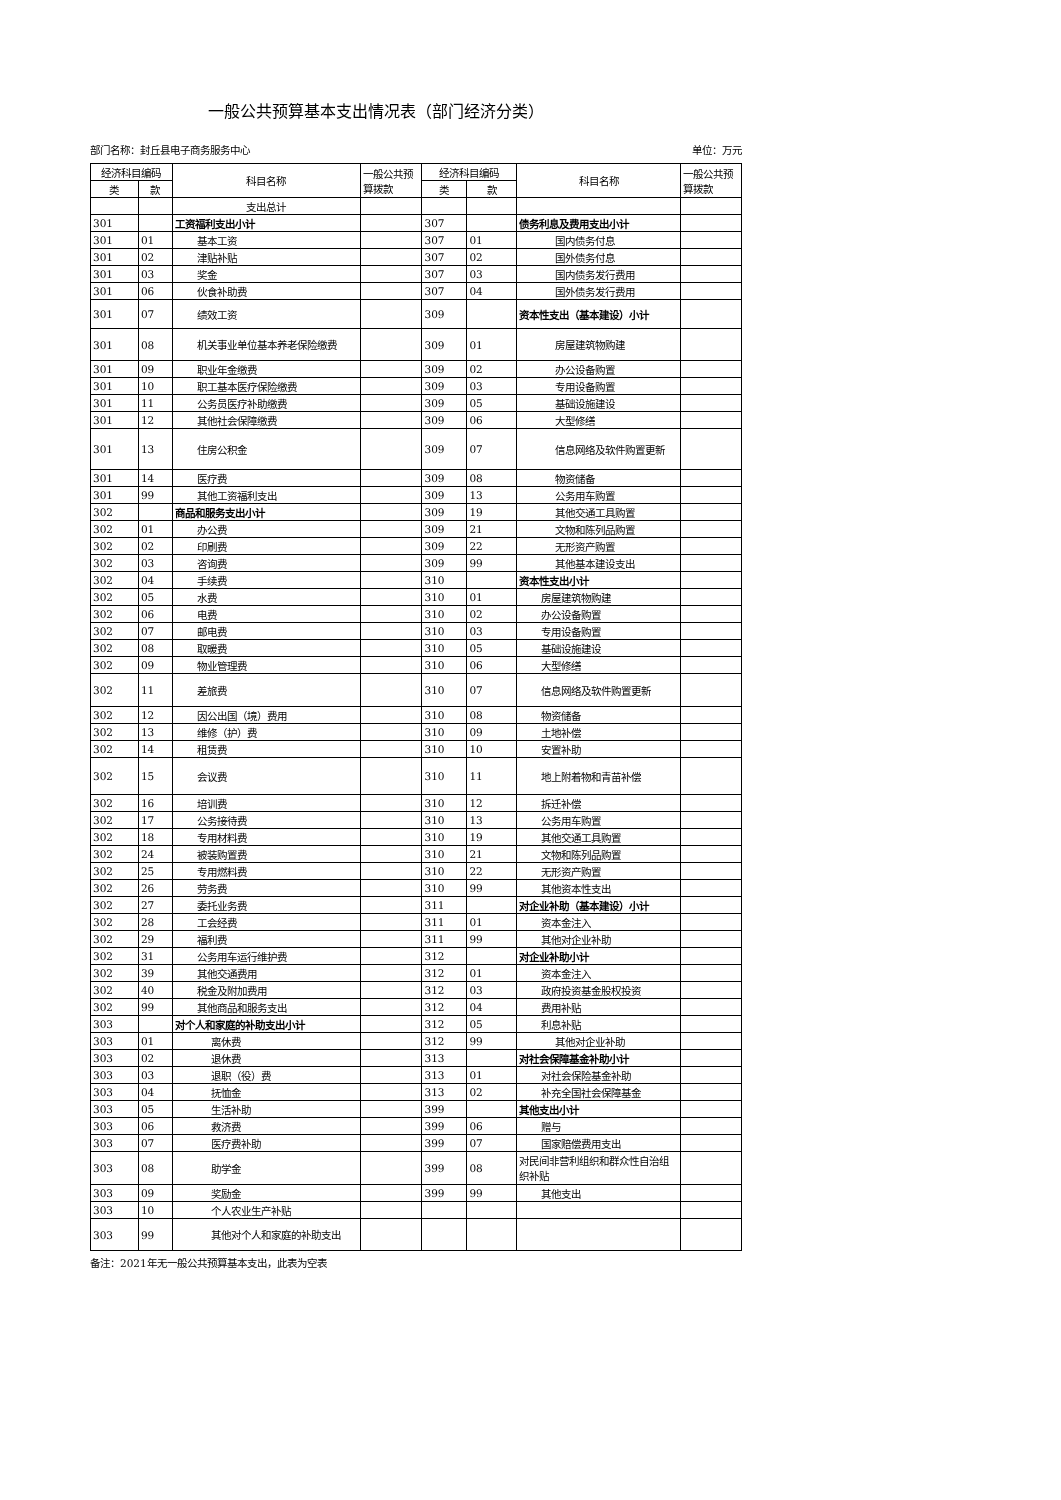一般公共预算基本支出情况表（部门经济分类）
部门名称：封丘县电子商务服务中心 单位：万元
| 经济科目编码 | | 科目名称 | 一般公共预算拨款 | 经济科目编码 | | 科目名称 | 一般公共预算拨款 |
| --- | --- | --- | --- | --- | --- | --- | --- |
| 类 | 款 | | | 类 | 款 | | |
| | | 支出总计 | | | | | |
| 301 | | 工资福利支出小计 | | 307 | | 债务利息及费用支出小计 | |
| 301 | 01 | 基本工资 | | 307 | 01 | 国内债务付息 | |
| 301 | 02 | 津贴补贴 | | 307 | 02 | 国外债务付息 | |
| 301 | 03 | 奖金 | | 307 | 03 | 国内债务发行费用 | |
| 301 | 06 | 伙食补助费 | | 307 | 04 | 国外债务发行费用 | |
| 301 | 07 | 绩效工资 | | 309 | | 资本性支出（基本建设）小计 | |
| 301 | 08 | 机关事业单位基本养老保险缴费 | | 309 | 01 | 房屋建筑物购建 | |
| 301 | 09 | 职业年金缴费 | | 309 | 02 | 办公设备购置 | |
| 301 | 10 | 职工基本医疗保险缴费 | | 309 | 03 | 专用设备购置 | |
| 301 | 11 | 公务员医疗补助缴费 | | 309 | 05 | 基础设施建设 | |
| 301 | 12 | 其他社会保障缴费 | | 309 | 06 | 大型修缮 | |
| 301 | 13 | 住房公积金 | | 309 | 07 | 信息网络及软件购置更新 | |
| 301 | 14 | 医疗费 | | 309 | 08 | 物资储备 | |
| 301 | 99 | 其他工资福利支出 | | 309 | 13 | 公务用车购置 | |
| 302 | | 商品和服务支出小计 | | 309 | 19 | 其他交通工具购置 | |
| 302 | 01 | 办公费 | | 309 | 21 | 文物和陈列品购置 | |
| 302 | 02 | 印刷费 | | 309 | 22 | 无形资产购置 | |
| 302 | 03 | 咨询费 | | 309 | 99 | 其他基本建设支出 | |
| 302 | 04 | 手续费 | | 310 | | 资本性支出小计 | |
| 302 | 05 | 水费 | | 310 | 01 | 房屋建筑物购建 | |
| 302 | 06 | 电费 | | 310 | 02 | 办公设备购置 | |
| 302 | 07 | 邮电费 | | 310 | 03 | 专用设备购置 | |
| 302 | 08 | 取暖费 | | 310 | 05 | 基础设施建设 | |
| 302 | 09 | 物业管理费 | | 310 | 06 | 大型修缮 | |
| 302 | 11 | 差旅费 | | 310 | 07 | 信息网络及软件购置更新 | |
| 302 | 12 | 因公出国（境）费用 | | 310 | 08 | 物资储备 | |
| 302 | 13 | 维修（护）费 | | 310 | 09 | 土地补偿 | |
| 302 | 14 | 租赁费 | | 310 | 10 | 安置补助 | |
| 302 | 15 | 会议费 | | 310 | 11 | 地上附着物和青苗补偿 | |
| 302 | 16 | 培训费 | | 310 | 12 | 拆迁补偿 | |
| 302 | 17 | 公务接待费 | | 310 | 13 | 公务用车购置 | |
| 302 | 18 | 专用材料费 | | 310 | 19 | 其他交通工具购置 | |
| 302 | 24 | 被装购置费 | | 310 | 21 | 文物和陈列品购置 | |
| 302 | 25 | 专用燃料费 | | 310 | 22 | 无形资产购置 | |
| 302 | 26 | 劳务费 | | 310 | 99 | 其他资本性支出 | |
| 302 | 27 | 委托业务费 | | 311 | | 对企业补助（基本建设）小计 | |
| 302 | 28 | 工会经费 | | 311 | 01 | 资本金注入 | |
| 302 | 29 | 福利费 | | 311 | 99 | 其他对企业补助 | |
| 302 | 31 | 公务用车运行维护费 | | 312 | | 对企业补助小计 | |
| 302 | 39 | 其他交通费用 | | 312 | 01 | 资本金注入 | |
| 302 | 40 | 税金及附加费用 | | 312 | 03 | 政府投资基金股权投资 | |
| 302 | 99 | 其他商品和服务支出 | | 312 | 04 | 费用补贴 | |
| 303 | | 对个人和家庭的补助支出小计 | | 312 | 05 | 利息补贴 | |
| 303 | 01 | 离休费 | | 312 | 99 | 其他对企业补助 | |
| 303 | 02 | 退休费 | | 313 | | 对社会保障基金补助小计 | |
| 303 | 03 | 退职（役）费 | | 313 | 01 | 对社会保险基金补助 | |
| 303 | 04 | 抚恤金 | | 313 | 02 | 补充全国社会保障基金 | |
| 303 | 05 | 生活补助 | | 399 | | 其他支出小计 | |
| 303 | 06 | 救济费 | | 399 | 06 | 赠与 | |
| 303 | 07 | 医疗费补助 | | 399 | 07 | 国家赔偿费用支出 | |
| 303 | 08 | 助学金 | | 399 | 08 | 对民间非营利组织和群众性自治组织补贴 | |
| 303 | 09 | 奖励金 | | 399 | 99 | 其他支出 | |
| 303 | 10 | 个人农业生产补贴 | | | | | |
| 303 | 99 | 其他对个人和家庭的补助支出 | | | | | |
备注：2021年无一般公共预算基本支出，此表为空表